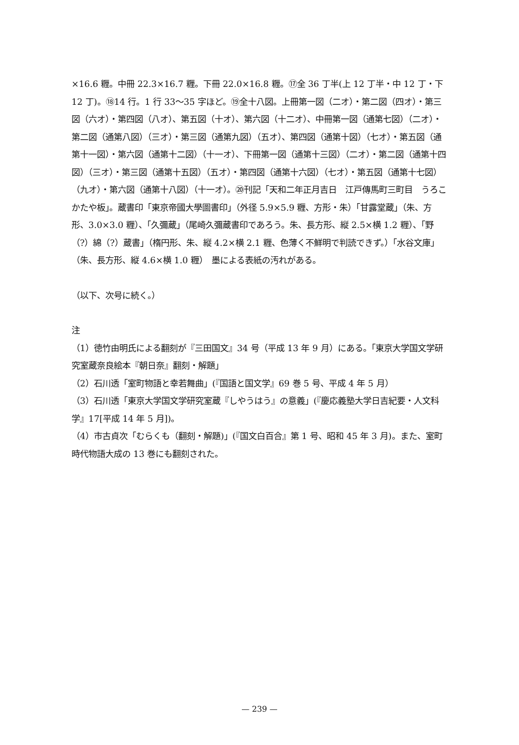×16.6 糎。中冊 22.3×16.7 糎。下冊 22.0×16.8 糎。⑰全 36 丁半(上 12 丁半・中 12 丁・下 12 丁)。⑱14 行。1 行 33〜35 字ほど。⑲全十八図。上冊第一図（二オ）・第二図（四オ）・第三図（六オ）・第四図（八オ）、第五図（十オ）、第六図（十二オ）、中冊第一図（通第七図）（二オ）・第二図（通第八図）（三オ）・第三図（通第九図）（五オ）、第四図（通第十図）（七オ）・第五図（通第十一図）・第六図（通第十二図）（十一オ）、下冊第一図（通第十三図）（二オ）・第二図（通第十四図）（三オ）・第三図（通第十五図）（五オ）・第四図（通第十六図）（七オ）・第五図（通第十七図）（九オ）・第六図（通第十八図）（十一オ）。⑳刊記「天和二年正月吉日　江戸傳馬町三町目　うろこかたや板」。蔵書印「東京帝國大學圖書印」（外径 5.9×5.9 糎、方形・朱）「甘露堂蔵」（朱、方形、3.0×3.0 糎）、「久彌蔵」（尾崎久彌蔵書印であろう。朱、長方形、縦 2.5×横 1.2 糎）、「野（?）綿（?）蔵書」（楕円形、朱、縦 4.2×横 2.1 糎、色薄く不鮮明で判読できず。）「水谷文庫」（朱、長方形、縦 4.6×横 1.0 糎）　墨による表紙の汚れがある。
（以下、次号に続く。）
注
（1）徳竹由明氏による翻刻が『三田国文』34 号（平成 13 年 9 月）にある。「東京大学国文学研究室蔵奈良絵本『朝日奈』翻刻・解題」
（2）石川透「室町物語と幸若舞曲」(『国語と国文学』69 巻 5 号、平成 4 年 5 月）
（3）石川透「東京大学国文学研究室蔵『しやうはう』の意義」(『慶応義塾大学日吉紀要・人文科学』17[平成 14 年 5 月])。
（4）市古貞次「むらくも（翻刻・解題)」(『国文白百合』第 1 号、昭和 45 年 3 月)。また、室町時代物語大成の 13 巻にも翻刻された。
— 239 —